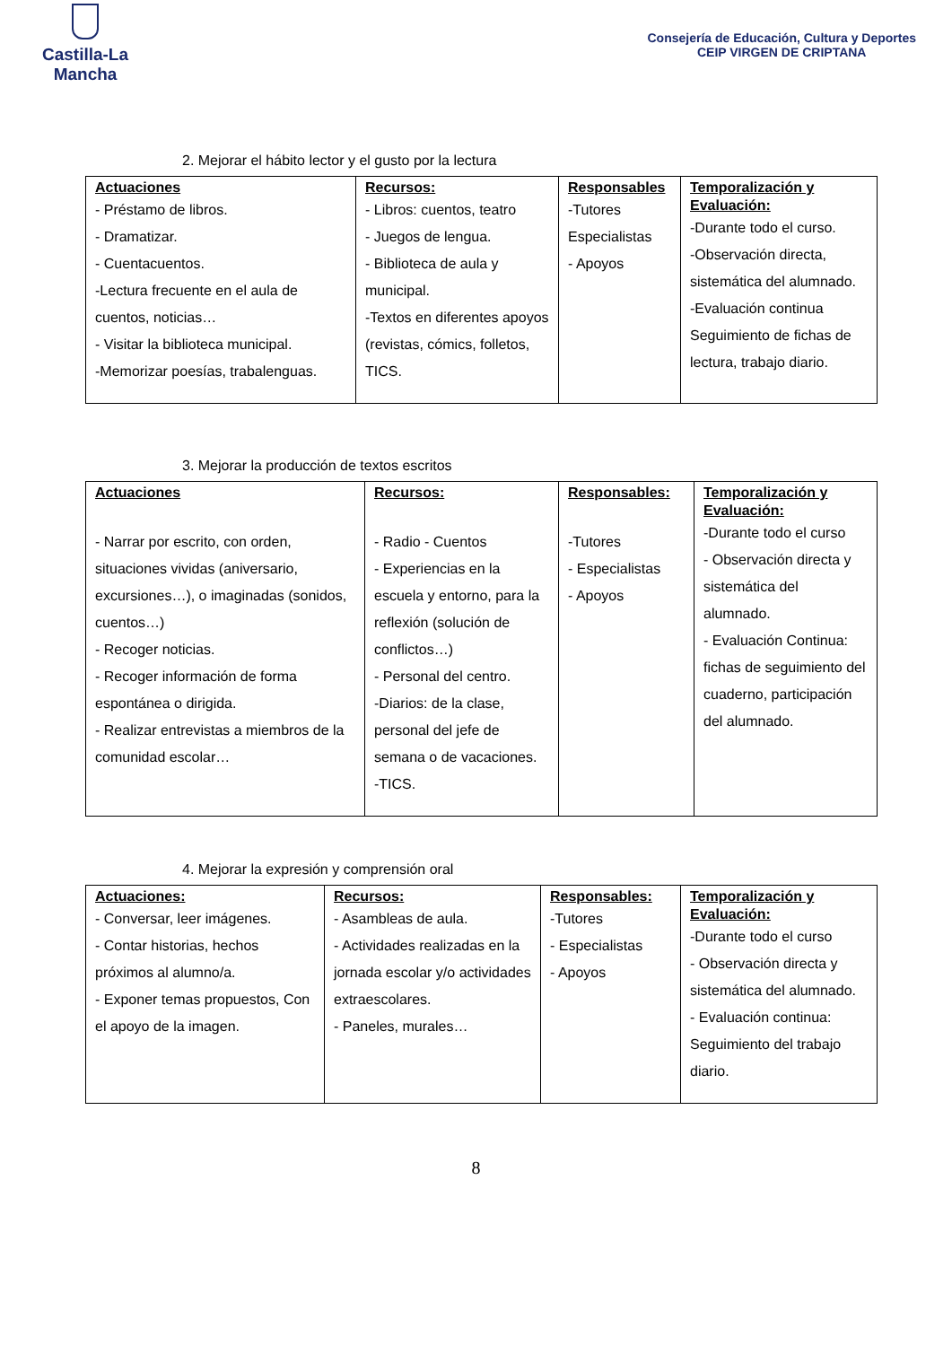Castilla-La Mancha
Consejería de Educación, Cultura y Deportes
CEIP VIRGEN DE CRIPTANA
2. Mejorar el hábito lector y el gusto por la lectura
| Actuaciones - Préstamo de libros. - Dramatizar. - Cuentacuentos. -Lectura frecuente en el aula de cuentos, noticias… - Visitar la biblioteca municipal. -Memorizar poesías, trabalenguas. | Recursos: - Libros: cuentos, teatro - Juegos de lengua. - Biblioteca de aula y municipal. -Textos en diferentes apoyos (revistas, cómics, folletos, TICS. | Responsables -Tutores Especialistas - Apoyos | Temporalización y Evaluación: -Durante todo el curso. -Observación directa, sistemática del alumnado. -Evaluación continua Seguimiento de fichas de lectura, trabajo diario. |
3. Mejorar la producción de textos escritos
| Actuaciones - Narrar por escrito, con orden, situaciones vividas (aniversario, excursiones…), o imaginadas (sonidos, cuentos…) - Recoger noticias. - Recoger información de forma espontánea o dirigida. - Realizar entrevistas a miembros de la comunidad escolar… | Recursos: - Radio - Cuentos - Experiencias en la escuela y entorno, para la reflexión (solución de conflictos…) - Personal del centro. -Diarios: de la clase, personal del jefe de semana o de vacaciones. -TICS. | Responsables: -Tutores - Especialistas - Apoyos | Temporalización y Evaluación: -Durante todo el curso - Observación directa y sistemática del alumnado. - Evaluación Continua: fichas de seguimiento del cuaderno, participación del alumnado. |
4. Mejorar la expresión y comprensión oral
| Actuaciones: - Conversar, leer imágenes. - Contar historias, hechos próximos al alumno/a. - Exponer temas propuestos, Con el apoyo de la imagen. | Recursos: - Asambleas de aula. - Actividades realizadas en la jornada escolar y/o actividades extraescolares. - Paneles, murales… | Responsables: -Tutores - Especialistas - Apoyos | Temporalización y Evaluación: -Durante todo el curso - Observación directa y sistemática del alumnado. - Evaluación continua: Seguimiento del trabajo diario. |
8